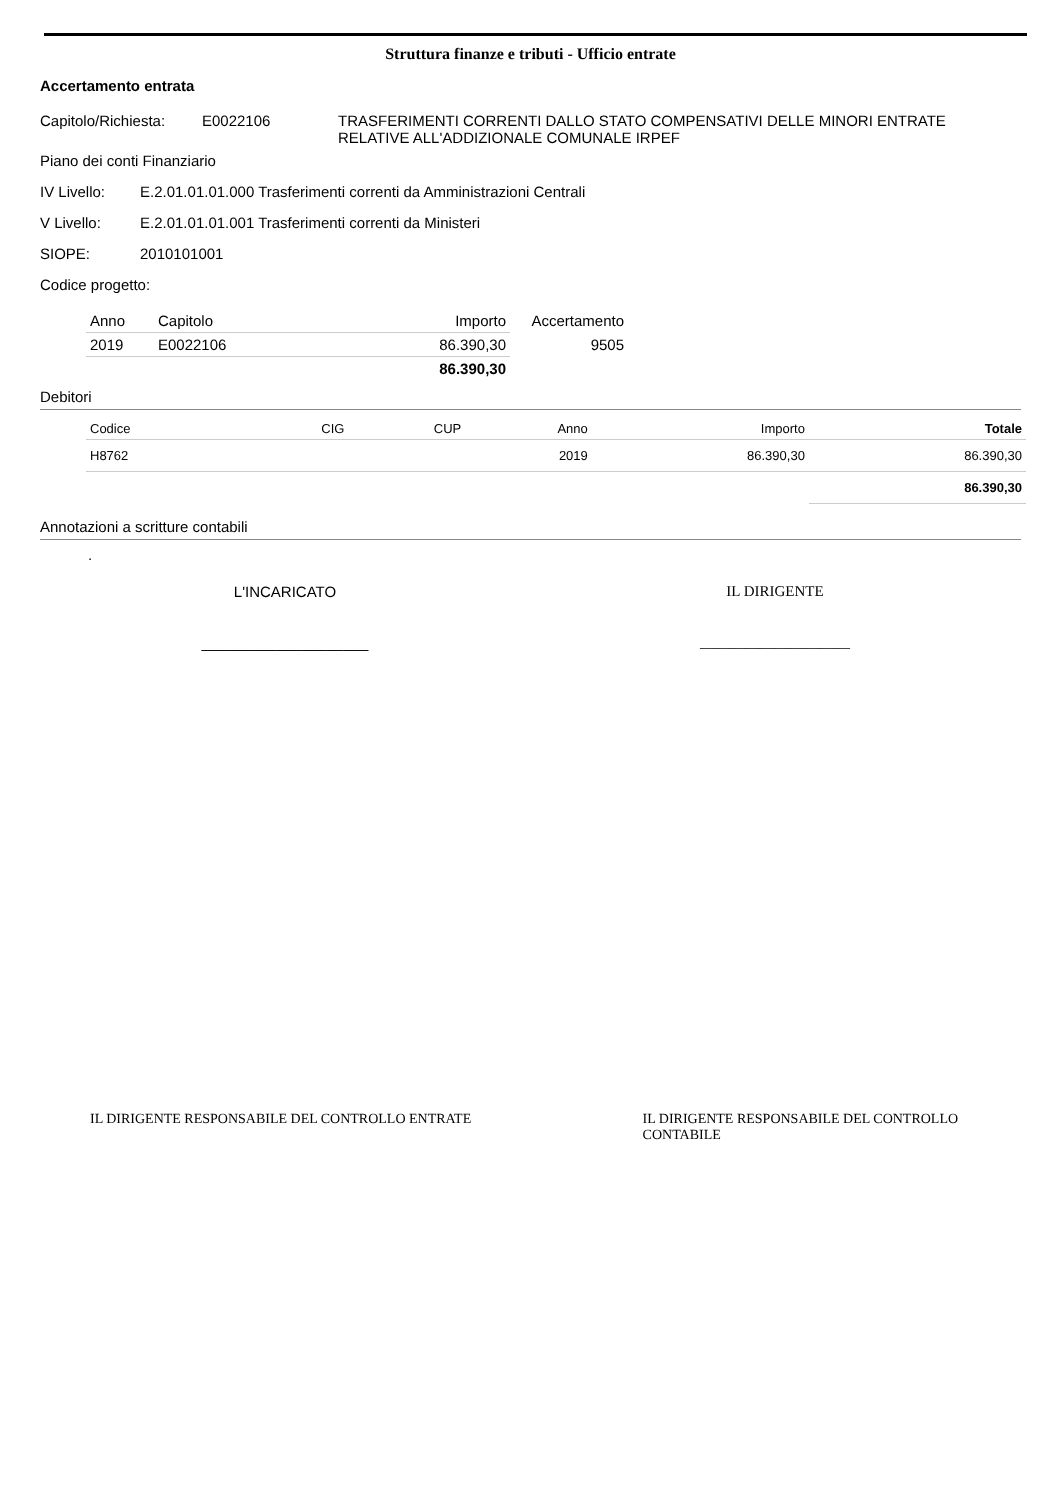Struttura finanze e tributi - Ufficio entrate
Accertamento entrata
Capitolo/Richiesta:
E0022106 TRASFERIMENTI CORRENTI DALLO STATO COMPENSATIVI DELLE MINORI ENTRATE
RELATIVE ALL'ADDIZIONALE COMUNALE IRPEF
Piano dei conti Finanziario
IV Livello: E.2.01.01.01.000 Trasferimenti correnti da Amministrazioni Centrali
V Livello: E.2.01.01.01.001 Trasferimenti correnti da Ministeri
SIOPE: 2010101001
Codice progetto:
| Anno | Capitolo | Importo | Accertamento |
| --- | --- | --- | --- |
| 2019 | E0022106 | 86.390,30 | 9505 |
| | | 86.390,30 | |
Debitori
| Codice | CIG | CUP | Anno | Importo | Totale |
| --- | --- | --- | --- | --- | --- |
| H8762 | | | 2019 | 86.390,30 | 86.390,30 |
| | | | | | 86.390,30 |
Annotazioni a scritture contabili
.
L'INCARICATO
____________________
IL DIRIGENTE
____________________
IL DIRIGENTE RESPONSABILE DEL CONTROLLO ENTRATE IL DIRIGENTE RESPONSABILE DEL CONTROLLO CONTABILE